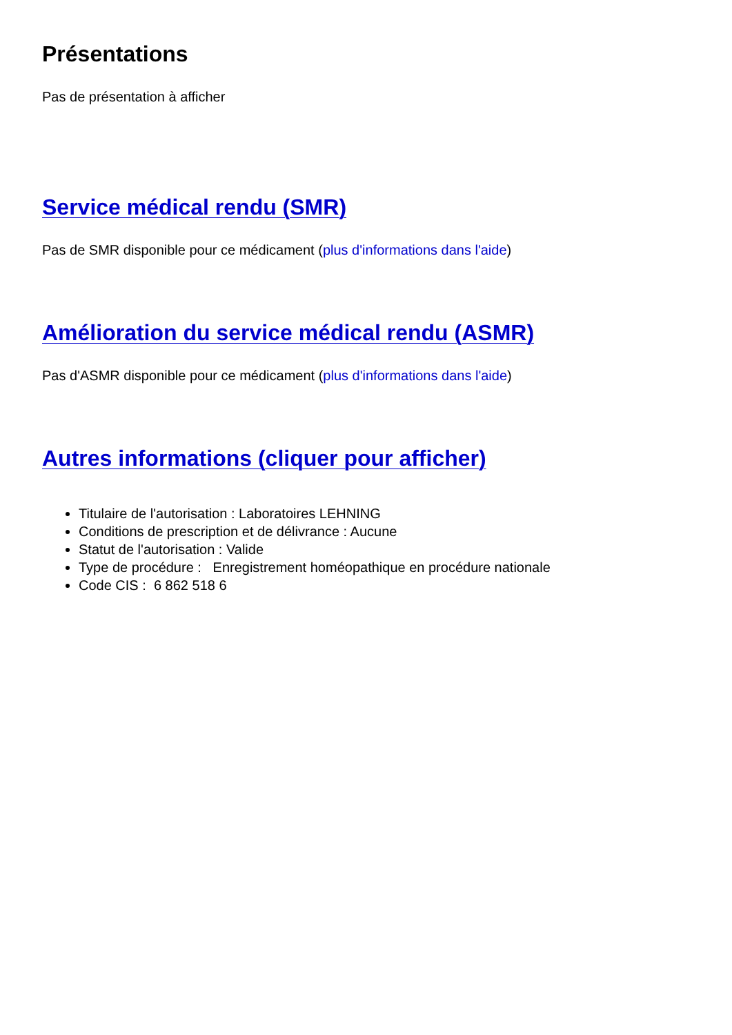Présentations
Pas de présentation à afficher
Service médical rendu (SMR)
Pas de SMR disponible pour ce médicament (plus d'informations dans l'aide)
Amélioration du service médical rendu (ASMR)
Pas d'ASMR disponible pour ce médicament (plus d'informations dans l'aide)
Autres informations (cliquer pour afficher)
Titulaire de l'autorisation : Laboratoires LEHNING
Conditions de prescription et de délivrance : Aucune
Statut de l'autorisation : Valide
Type de procédure : Enregistrement homéopathique en procédure nationale
Code CIS : 6 862 518 6